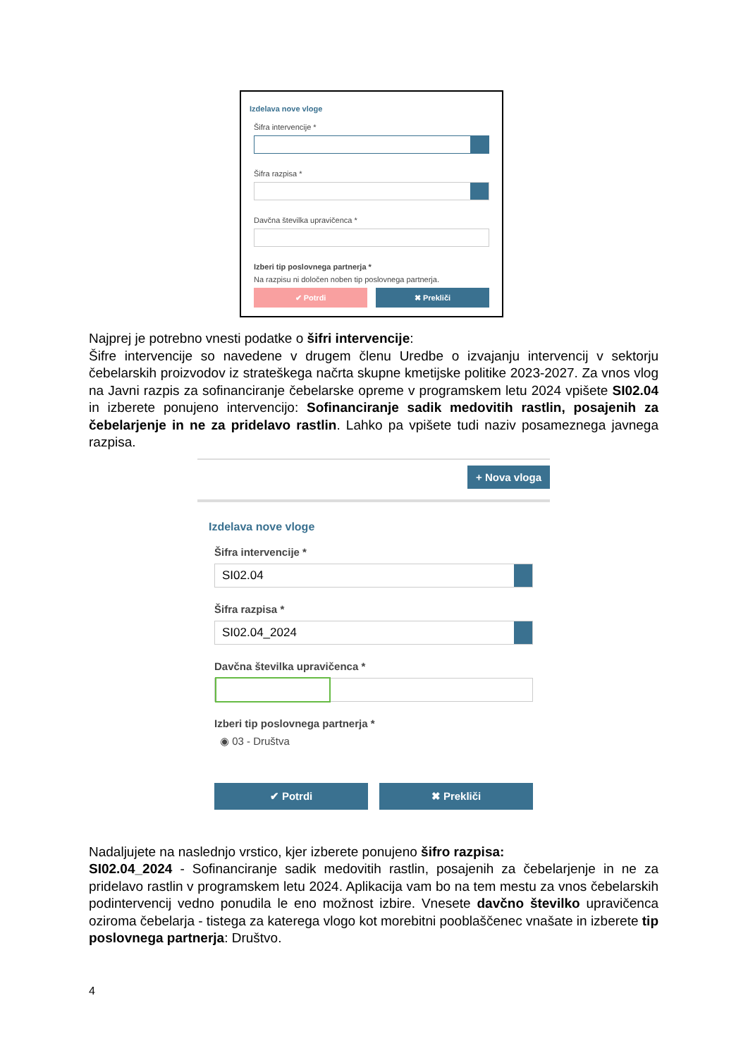Izdelava nove vloge
Šifra intervencije *
Šifra razpisa *
Davčna številka upravičenca *
Izberi tip poslovnega partnerja *
Na razpisu ni določen noben tip poslovnega partnerja.
✔ Potrdi ✖ Prekliči
Najprej je potrebno vnesti podatke o šifri intervencije:
Šifre intervencije so navedene v drugem členu Uredbe o izvajanju intervencij v sektorju čebelarskih proizvodov iz strateškega načrta skupne kmetijske politike 2023-2027. Za vnos vlog na Javni razpis za sofinanciranje čebelarske opreme v programskem letu 2024 vpišete SI02.04 in izberete ponujeno intervencijo: Sofinanciranje sadik medovitih rastlin, posajenih za čebelarjenje in ne za pridelavo rastlin. Lahko pa vpišete tudi naziv posameznega javnega razpisa.
+ Nova vloga
Izdelava nove vloge
Šifra intervencije *
SI02.04
Šifra razpisa *
SI02.04_2024
Davčna številka upravičenca *
Izberi tip poslovnega partnerja *
◉ 03 - Društva
✔ Potrdi ✖ Prekliči
Nadaljujete na naslednjo vrstico, kjer izberete ponujeno šifro razpisa:
SI02.04_2024 - Sofinanciranje sadik medovitih rastlin, posajenih za čebelarjenje in ne za pridelavo rastlin v programskem letu 2024. Aplikacija vam bo na tem mestu za vnos čebelarskih podintervencij vedno ponudila le eno možnost izbire. Vnesete davčno številko upravičenca oziroma čebelarja - tistega za katerega vlogo kot morebitni pooblaščenec vnašate in izberete tip poslovnega partnerja: Društvo.
4